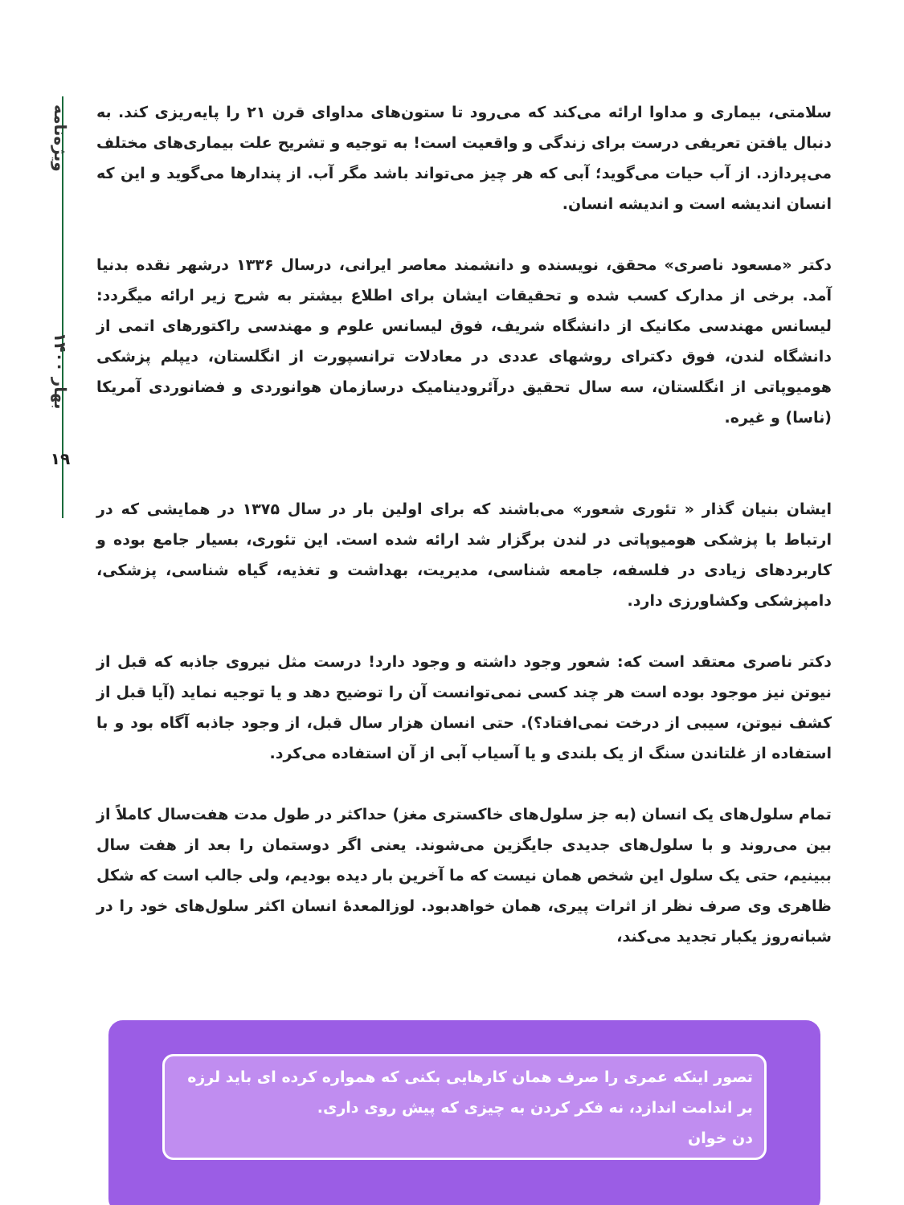ویژه‌نامه
بهار ۱۴۰۰
۱۹
سلامتی، بیماری و مداوا ارائه می‌کند که می‌رود تا ستون‌های مداوای قرن ۲۱ را پایه‌ریزی کند. به دنبال یافتن تعریفی درست برای زندگی و واقعیت است! به توجیه و تشریح علت بیماری‌های مختلف می‌پردازد. از آب حیات می‌گوید؛ آبی که هر چیز می‌تواند باشد مگر آب. از پندارها می‌گوید و این که انسان اندیشه است و اندیشه انسان.
دکتر «مسعود ناصری» محقق، نویسنده و دانشمند معاصر ایرانی، درسال ۱۳۳۶ درشهر نقده بدنیا آمد. برخی از مدارک کسب شده و تحقیقات ایشان برای اطلاع بیشتر به شرح زیر ارائه میگردد: لیسانس مهندسی مکانیک از دانشگاه شریف، فوق لیسانس علوم و مهندسی راکتورهای اتمی از دانشگاه لندن، فوق دکترای روشهای عددی در معادلات ترانسپورت از انگلستان، دیپلم پزشکی هومیوپاتی از انگلستان، سه سال تحقیق درآئرودینامیک درسازمان هوانوردی و فضانوردی آمریکا (ناسا) و غیره.
ایشان بنیان گذار « تئوری شعور» می‌باشند که برای اولین بار در سال ۱۳۷۵ در همایشی که در ارتباط با پزشکی هومیوپاتی در لندن برگزار شد ارائه شده است. این تئوری، بسیار جامع بوده و کاربردهای زیادی در فلسفه، جامعه شناسی، مدیریت، بهداشت و تغذیه، گیاه شناسی، پزشکی، دامپزشکی وکشاورزی دارد.
دکتر ناصری معتقد است که: شعور وجود داشته و وجود دارد! درست مثل نیروی جاذبه که قبل از نیوتن نیز موجود بوده است هر چند کسی نمی‌توانست آن را توضیح دهد و یا توجیه نماید (آیا قبل از کشف نیوتن، سیبی از درخت نمی‌افتاد؟). حتی انسان هزار سال قبل، از وجود جاذبه آگاه بود و با استفاده از غلتاندن سنگ از یک بلندی و یا آسیاب آبی از آن استفاده می‌کرد.
تمام سلول‌های یک انسان (به جز سلول‌های خاکستری مغز) حداکثر در طول مدت هفت‌سال کاملاً از بین می‌روند و با سلول‌های جدیدی جایگزین می‌شوند. یعنی اگر دوستمان را بعد از هفت سال ببینیم، حتی یک سلول این شخص همان نیست که ما آخرین بار دیده بودیم، ولی جالب است که شکل ظاهری وی صرف نظر از اثرات پیری، همان خواهدبود. لوزالمعدهٔ انسان اکثر سلول‌های خود را در شبانه‌روز یکبار تجدید می‌کند،
تصور اینکه عمری را صرف همان کارهایی بکنی که همواره کرده ای باید لرزه بر اندامت اندازد، نه فکر کردن به چیزی که پیش روی داری.
دن خوان